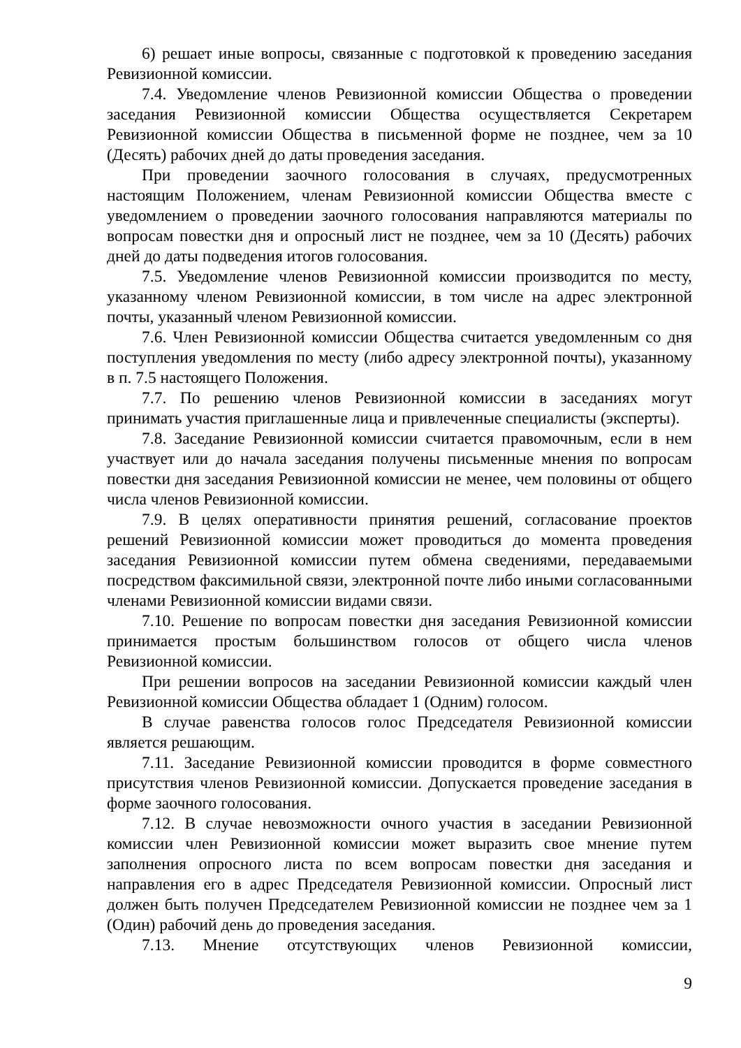6) решает иные вопросы, связанные с подготовкой к проведению заседания Ревизионной комиссии.
7.4. Уведомление членов Ревизионной комиссии Общества о проведении заседания Ревизионной комиссии Общества осуществляется Секретарем Ревизионной комиссии Общества в письменной форме не позднее, чем за 10 (Десять) рабочих дней до даты проведения заседания.
При проведении заочного голосования в случаях, предусмотренных настоящим Положением, членам Ревизионной комиссии Общества вместе с уведомлением о проведении заочного голосования направляются материалы по вопросам повестки дня и опросный лист не позднее, чем за 10 (Десять) рабочих дней до даты подведения итогов голосования.
7.5. Уведомление членов Ревизионной комиссии производится по месту, указанному членом Ревизионной комиссии, в том числе на адрес электронной почты, указанный членом Ревизионной комиссии.
7.6. Член Ревизионной комиссии Общества считается уведомленным со дня поступления уведомления по месту (либо адресу электронной почты), указанному в п. 7.5 настоящего Положения.
7.7. По решению членов Ревизионной комиссии в заседаниях могут принимать участия приглашенные лица и привлеченные специалисты (эксперты).
7.8. Заседание Ревизионной комиссии считается правомочным, если в нем участвует или до начала заседания получены письменные мнения по вопросам повестки дня заседания Ревизионной комиссии не менее, чем половины от общего числа членов Ревизионной комиссии.
7.9. В целях оперативности принятия решений, согласование проектов решений Ревизионной комиссии может проводиться до момента проведения заседания Ревизионной комиссии путем обмена сведениями, передаваемыми посредством факсимильной связи, электронной почте либо иными согласованными членами Ревизионной комиссии видами связи.
7.10. Решение по вопросам повестки дня заседания Ревизионной комиссии принимается простым большинством голосов от общего числа членов Ревизионной комиссии.
При решении вопросов на заседании Ревизионной комиссии каждый член Ревизионной комиссии Общества обладает 1 (Одним) голосом.
В случае равенства голосов голос Председателя Ревизионной комиссии является решающим.
7.11. Заседание Ревизионной комиссии проводится в форме совместного присутствия членов Ревизионной комиссии. Допускается проведение заседания в форме заочного голосования.
7.12. В случае невозможности очного участия в заседании Ревизионной комиссии член Ревизионной комиссии может выразить свое мнение путем заполнения опросного листа по всем вопросам повестки дня заседания и направления его в адрес Председателя Ревизионной комиссии. Опросный лист должен быть получен Председателем Ревизионной комиссии не позднее чем за 1 (Один) рабочий день до проведения заседания.
7.13. Мнение отсутствующих членов Ревизионной комиссии,
9